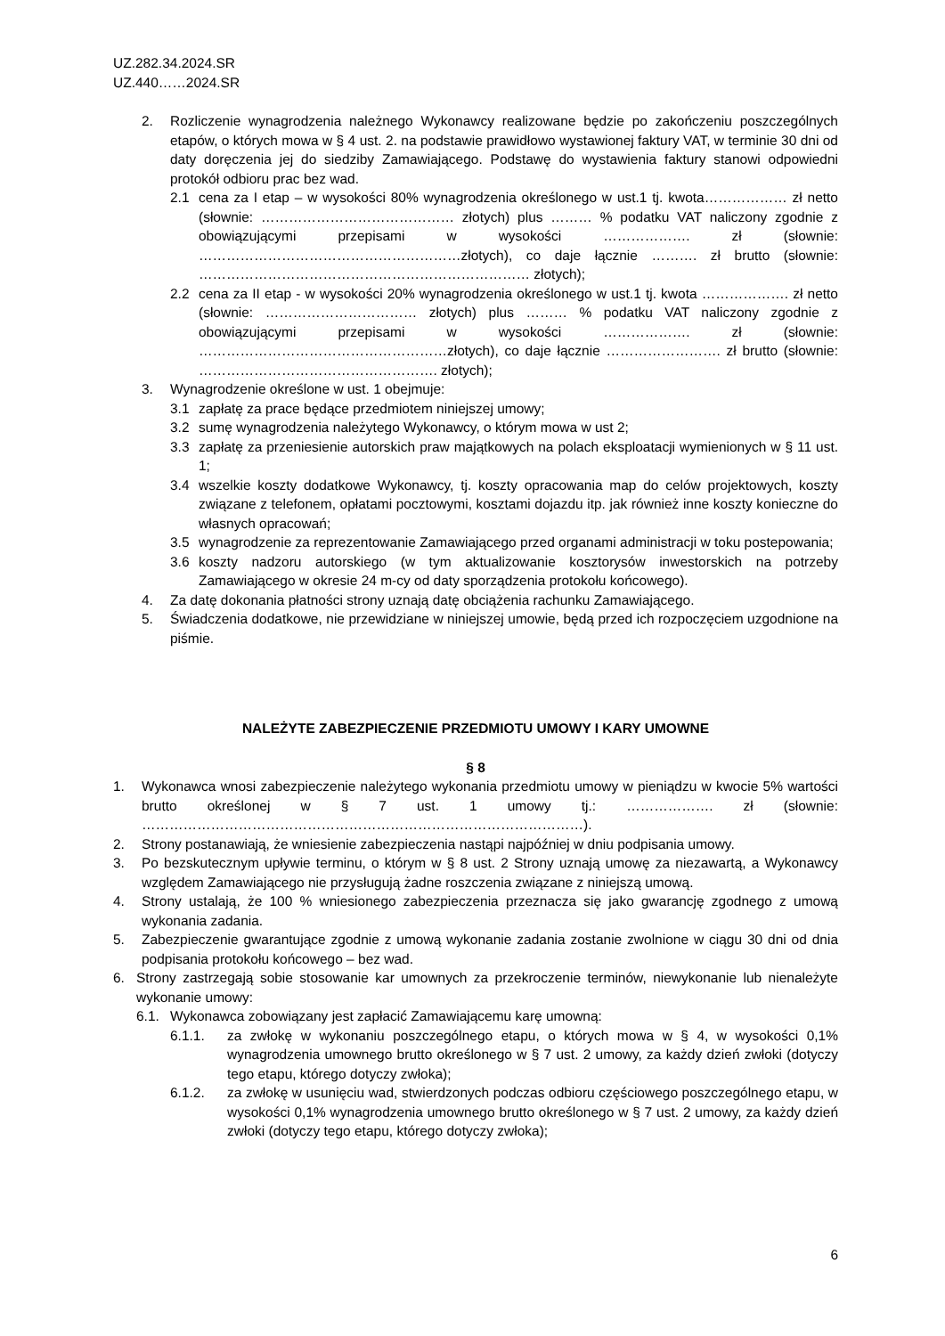UZ.282.34.2024.SR
UZ.440……2024.SR
2. Rozliczenie wynagrodzenia należnego Wykonawcy realizowane będzie po zakończeniu poszczególnych etapów, o których mowa w § 4 ust. 2. na podstawie prawidłowo wystawionej faktury VAT, w terminie 30 dni od daty doręczenia jej do siedziby Zamawiającego. Podstawę do wystawienia faktury stanowi odpowiedni protokół odbioru prac bez wad.
2.1 cena za I etap – w wysokości 80% wynagrodzenia określonego w ust.1 tj. kwota……………… zł netto (słownie: …………………………………… złotych) plus ……… % podatku VAT naliczony zgodnie z obowiązującymi przepisami w wysokości ………………. zł (słownie: …………………………………………………złotych), co daje łącznie ………. zł brutto (słownie: ……………………………………………………………… złotych);
2.2 cena za II etap - w wysokości 20% wynagrodzenia określonego w ust.1 tj. kwota ………………. zł netto (słownie: …………………………… złotych) plus ……… % podatku VAT naliczony zgodnie z obowiązującymi przepisami w wysokości ………………. zł (słownie: ………………………………………………złotych), co daje łącznie ……………………. zł brutto (słownie: ……………………………………………. złotych);
3. Wynagrodzenie określone w ust. 1 obejmuje:
3.1 zapłatę za prace będące przedmiotem niniejszej umowy;
3.2 sumę wynagrodzenia należytego Wykonawcy, o którym mowa w ust 2;
3.3 zapłatę za przeniesienie autorskich praw majątkowych na polach eksploatacji wymienionych w § 11 ust. 1;
3.4 wszelkie koszty dodatkowe Wykonawcy, tj. koszty opracowania map do celów projektowych, koszty związane z telefonem, opłatami pocztowymi, kosztami dojazdu itp. jak również inne koszty konieczne do własnych opracowań;
3.5 wynagrodzenie za reprezentowanie Zamawiającego przed organami administracji w toku postepowania;
3.6 koszty nadzoru autorskiego (w tym aktualizowanie kosztorysów inwestorskich na potrzeby Zamawiającego w okresie 24 m-cy od daty sporządzenia protokołu końcowego).
4. Za datę dokonania płatności strony uznają datę obciążenia rachunku Zamawiającego.
5. Świadczenia dodatkowe, nie przewidziane w niniejszej umowie, będą przed ich rozpoczęciem uzgodnione na piśmie.
NALEŻYTE ZABEZPIECZENIE PRZEDMIOTU UMOWY I KARY UMOWNE
§ 8
1. Wykonawca wnosi zabezpieczenie należytego wykonania przedmiotu umowy w pieniądzu w kwocie 5% wartości brutto określonej w § 7 ust. 1 umowy tj.: ………………. zł (słownie: ……………………………………………………………………………………).
2. Strony postanawiają, że wniesienie zabezpieczenia nastąpi najpóźniej w dniu podpisania umowy.
3. Po bezskutecznym upływie terminu, o którym w § 8 ust. 2 Strony uznają umowę za niezawartą, a Wykonawcy względem Zamawiającego nie przysługują żadne roszczenia związane z niniejszą umową.
4. Strony ustalają, że 100 % wniesionego zabezpieczenia przeznacza się jako gwarancję zgodnego z umową wykonania zadania.
5. Zabezpieczenie gwarantujące zgodnie z umową wykonanie zadania zostanie zwolnione w ciągu 30 dni od dnia podpisania protokołu końcowego – bez wad.
6. Strony zastrzegają sobie stosowanie kar umownych za przekroczenie terminów, niewykonanie lub nienależyte wykonanie umowy:
6.1. Wykonawca zobowiązany jest zapłacić Zamawiającemu karę umowną:
6.1.1. za zwłokę w wykonaniu poszczególnego etapu, o których mowa w § 4, w wysokości 0,1% wynagrodzenia umownego brutto określonego w § 7 ust. 2 umowy, za każdy dzień zwłoki (dotyczy tego etapu, którego dotyczy zwłoka);
6.1.2. za zwłokę w usunięciu wad, stwierdzonych podczas odbioru częściowego poszczególnego etapu, w wysokości 0,1% wynagrodzenia umownego brutto określonego w § 7 ust. 2 umowy, za każdy dzień zwłoki (dotyczy tego etapu, którego dotyczy zwłoka);
6